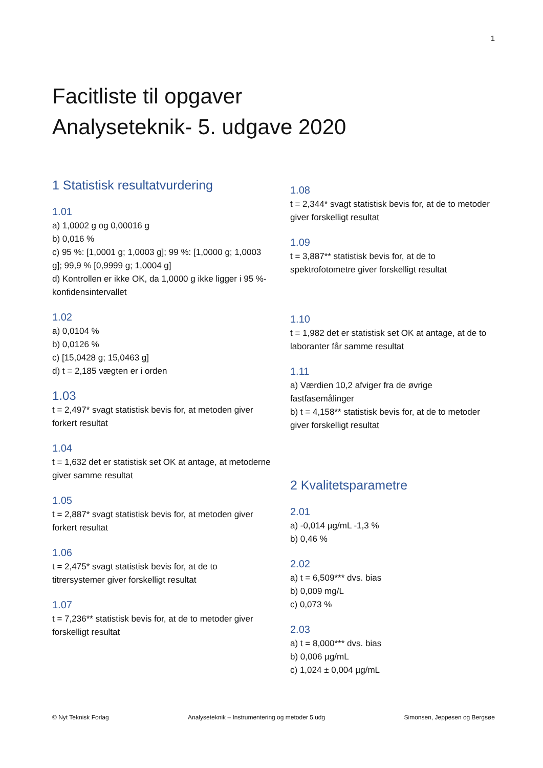1
Facitliste til opgaver
Analyseteknik- 5. udgave 2020
1 Statistisk resultatvurdering
1.01
a) 1,0002 g og 0,00016 g
b) 0,016 %
c) 95 %: [1,0001 g; 1,0003 g]; 99 %: [1,0000 g; 1,0003 g]; 99,9 % [0,9999 g; 1,0004 g]
d) Kontrollen er ikke OK, da 1,0000 g ikke ligger i 95 %-konfidensintervallet
1.02
a) 0,0104 %
b) 0,0126 %
c) [15,0428 g; 15,0463 g]
d) t = 2,185 vægten er i orden
1.03
t = 2,497* svagt statistisk bevis for, at metoden giver forkert resultat
1.04
t = 1,632 det er statistisk set OK at antage, at metoderne giver samme resultat
1.05
t = 2,887* svagt statistisk bevis for, at metoden giver forkert resultat
1.06
t = 2,475* svagt statistisk bevis for, at de to titrersystemer giver forskelligt resultat
1.07
t = 7,236** statistisk bevis for, at de to metoder giver forskelligt resultat
1.08
t = 2,344* svagt statistisk bevis for, at de to metoder giver forskelligt resultat
1.09
t = 3,887** statistisk bevis for, at de to spektrofotometre giver forskelligt resultat
1.10
t = 1,982 det er statistisk set OK at antage, at de to laboranter får samme resultat
1.11
a) Værdien 10,2 afviger fra de øvrige fastfasemålinger
b) t = 4,158** statistisk bevis for, at de to metoder giver forskelligt resultat
2 Kvalitetsparametre
2.01
a) -0,014 µg/mL -1,3 %
b) 0,46 %
2.02
a) t = 6,509*** dvs. bias
b) 0,009 mg/L
c) 0,073 %
2.03
a) t = 8,000*** dvs. bias
b) 0,006 µg/mL
c) 1,024 ± 0,004 µg/mL
© Nyt Teknisk Forlag Analyseteknik – Instrumentering og metoder 5.udg Simonsen, Jeppesen og Bergsøe